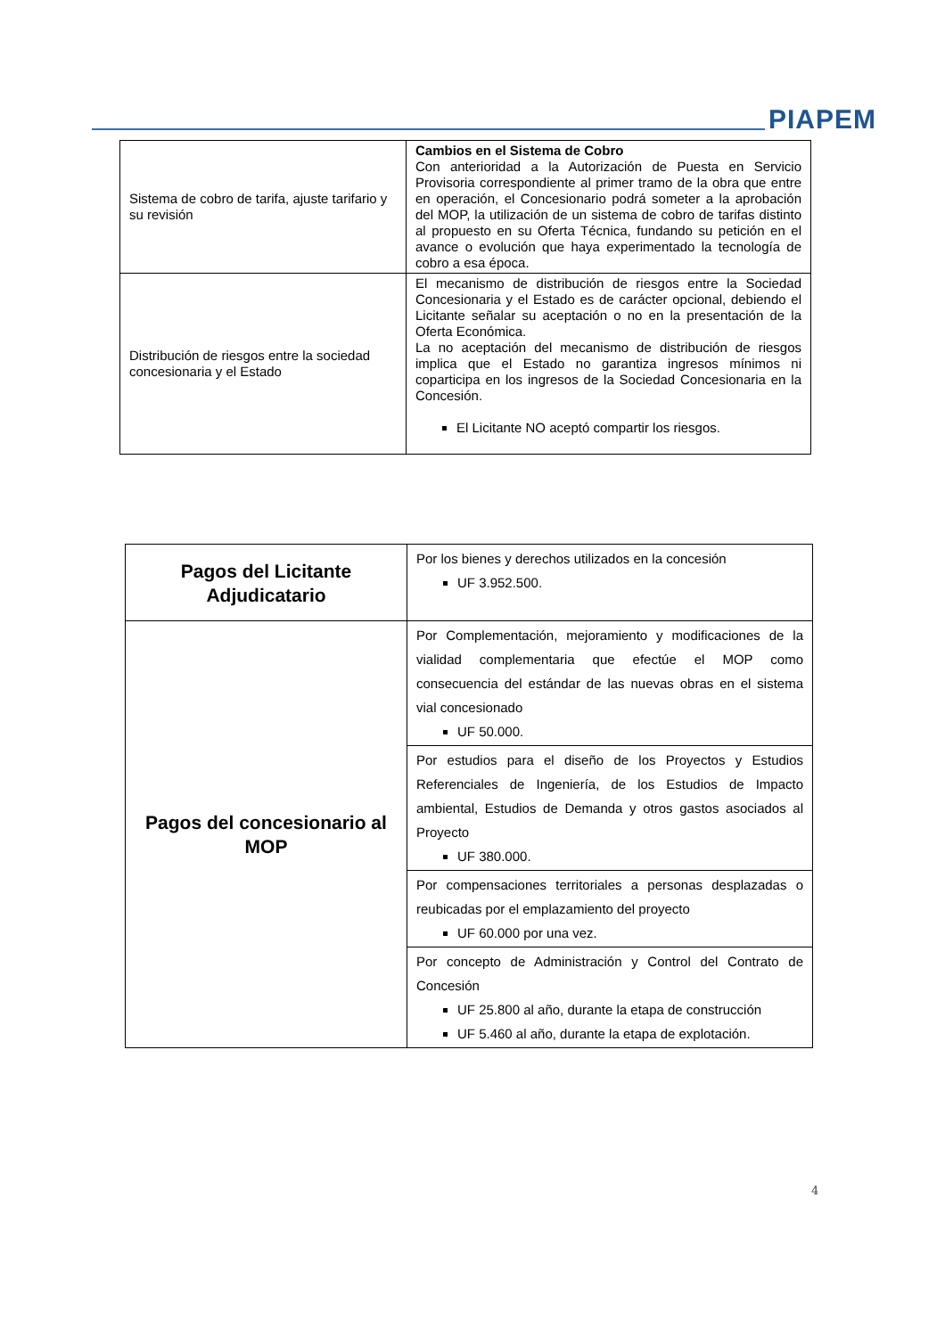PIAPEM
| Sistema de cobro de tarifa, ajuste tarifario y su revisión | Cambios en el Sistema de Cobro Con anterioridad a la Autorización de Puesta en Servicio Provisoria correspondiente al primer tramo de la obra que entre en operación, el Concesionario podrá someter a la aprobación del MOP, la utilización de un sistema de cobro de tarifas distinto al propuesto en su Oferta Técnica, fundando su petición en el avance o evolución que haya experimentado la tecnología de cobro a esa época. |
| Distribución de riesgos entre la sociedad concesionaria y el Estado | El mecanismo de distribución de riesgos entre la Sociedad Concesionaria y el Estado es de carácter opcional, debiendo el Licitante señalar su aceptación o no en la presentación de la Oferta Económica. La no aceptación del mecanismo de distribución de riesgos implica que el Estado no garantiza ingresos mínimos ni coparticipa en los ingresos de la Sociedad Concesionaria en la Concesión. El Licitante NO aceptó compartir los riesgos. |
| Pagos del Licitante Adjudicatario | Por los bienes y derechos utilizados en la concesión UF 3.952.500. |
| Pagos del concesionario al MOP | Por Complementación, mejoramiento y modificaciones de la vialidad complementaria que efectúe el MOP como consecuencia del estándar de las nuevas obras en el sistema vial concesionado UF 50.000. |
| | Por estudios para el diseño de los Proyectos y Estudios Referenciales de Ingeniería, de los Estudios de Impacto ambiental, Estudios de Demanda y otros gastos asociados al Proyecto UF 380.000. |
| | Por compensaciones territoriales a personas desplazadas o reubicadas por el emplazamiento del proyecto UF 60.000 por una vez. |
| | Por concepto de Administración y Control del Contrato de Concesión UF 25.800 al año, durante la etapa de construcción UF 5.460 al año, durante la etapa de explotación. |
4